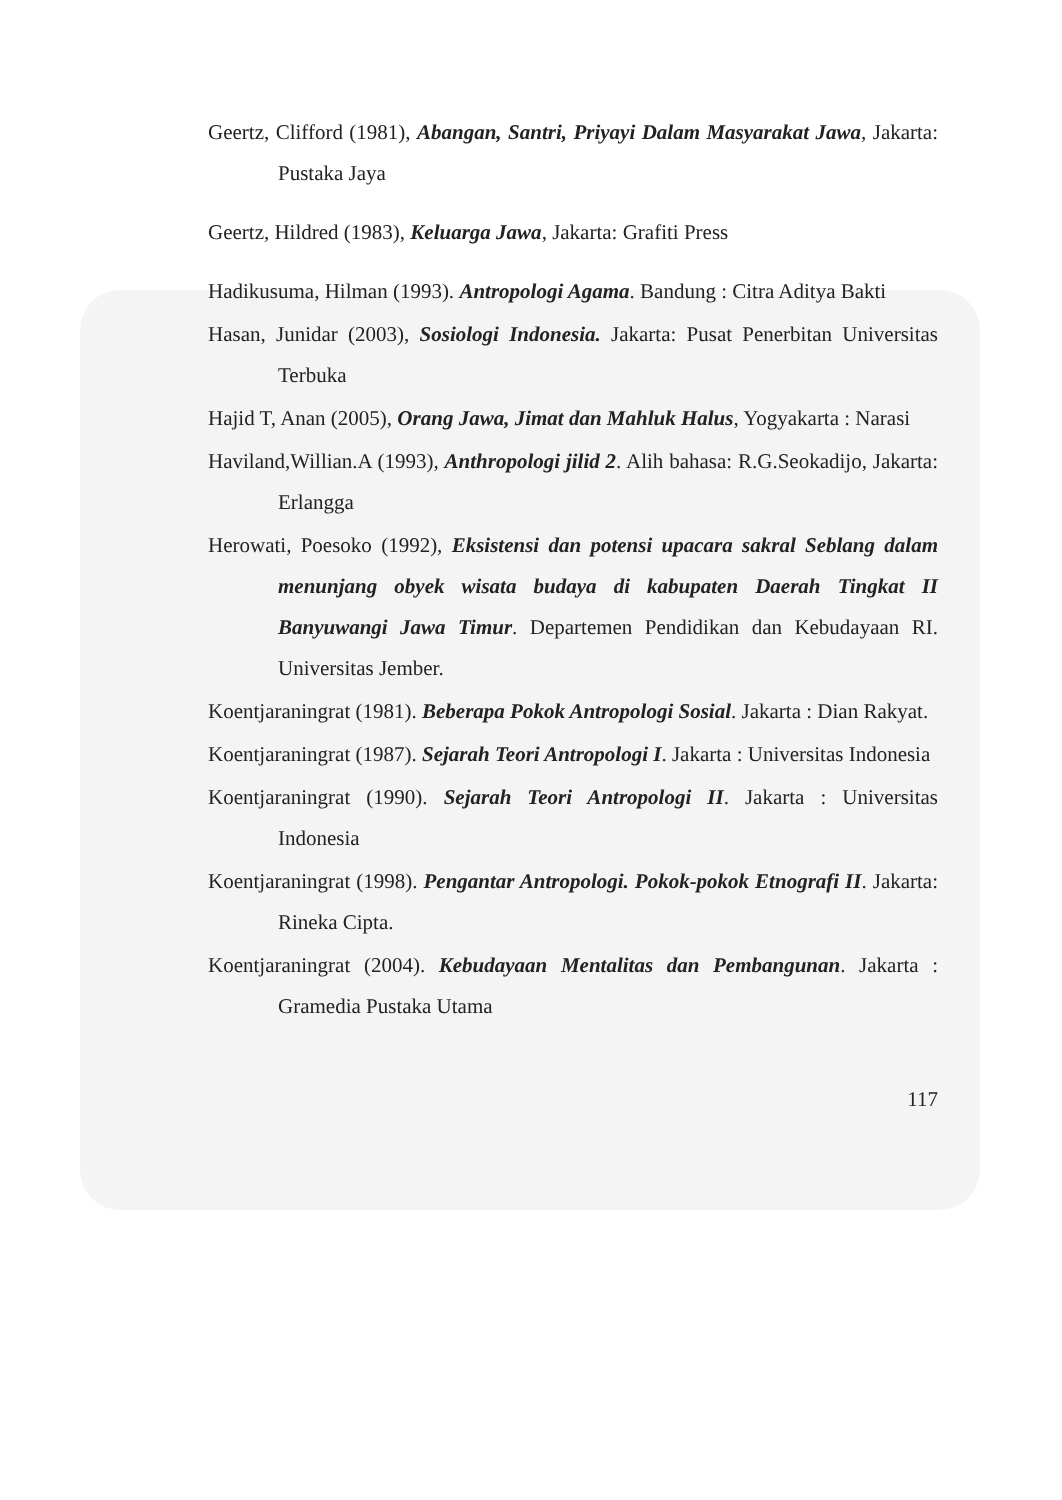Geertz, Clifford (1981), Abangan, Santri, Priyayi Dalam Masyarakat Jawa, Jakarta: Pustaka Jaya
Geertz, Hildred (1983), Keluarga Jawa, Jakarta: Grafiti Press
Hadikusuma, Hilman (1993). Antropologi Agama. Bandung : Citra Aditya Bakti
Hasan, Junidar (2003), Sosiologi Indonesia. Jakarta: Pusat Penerbitan Universitas Terbuka
Hajid T, Anan (2005), Orang Jawa, Jimat dan Mahluk Halus, Yogyakarta : Narasi
Haviland,Willian.A (1993), Anthropologi jilid 2. Alih bahasa: R.G.Seokadijo, Jakarta: Erlangga
Herowati, Poesoko (1992), Eksistensi dan potensi upacara sakral Seblang dalam menunjang obyek wisata budaya di kabupaten Daerah Tingkat II Banyuwangi Jawa Timur. Departemen Pendidikan dan Kebudayaan RI. Universitas Jember.
Koentjaraningrat (1981). Beberapa Pokok Antropologi Sosial. Jakarta : Dian Rakyat.
Koentjaraningrat (1987). Sejarah Teori Antropologi I. Jakarta : Universitas Indonesia
Koentjaraningrat (1990). Sejarah Teori Antropologi II. Jakarta : Universitas Indonesia
Koentjaraningrat (1998). Pengantar Antropologi. Pokok-pokok Etnografi II. Jakarta: Rineka Cipta.
Koentjaraningrat (2004). Kebudayaan Mentalitas dan Pembangunan. Jakarta : Gramedia Pustaka Utama
117